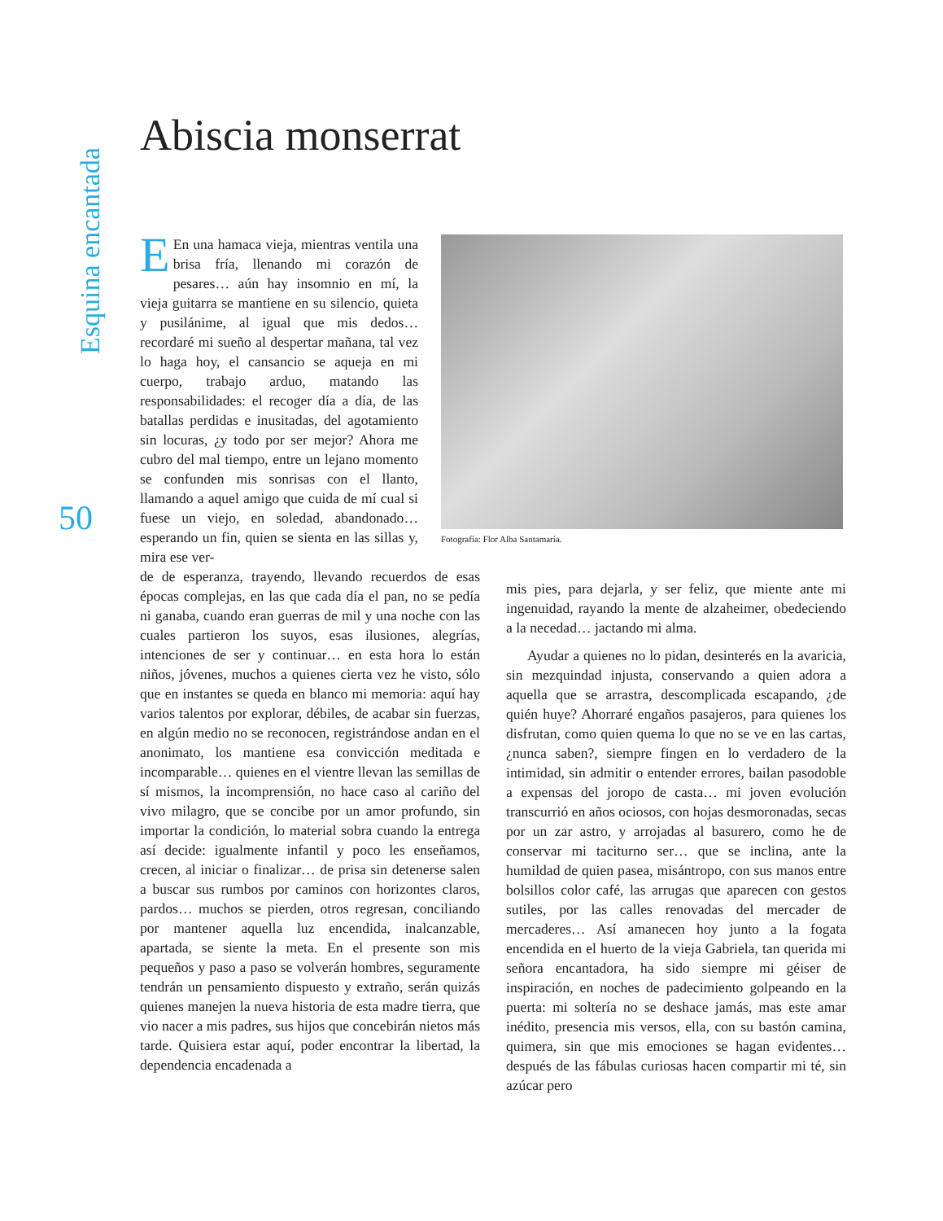Esquina encantada
50
Abiscia monserrat
EEn una hamaca vieja, mientras ventila una brisa fría, llenando mi corazón de pesares… aún hay insomnio en mí, la vieja guitarra se mantiene en su silencio, quieta y pusilánime, al igual que mis dedos… recordaré mi sueño al despertar mañana, tal vez lo haga hoy, el cansancio se aqueja en mi cuerpo, trabajo arduo, matando las responsabilidades: el recoger día a día, de las batallas perdidas e inusitadas, del agotamiento sin locuras, ¿y todo por ser mejor? Ahora me cubro del mal tiempo, entre un lejano momento se confunden mis sonrisas con el llanto, llamando a aquel amigo que cuida de mí cual si fuese un viejo, en soledad, abandonado… esperando un fin, quien se sienta en las sillas y, mira ese ver-
Fotografía: Flor Alba Santamaría.
de de esperanza, trayendo, llevando recuerdos de esas épocas complejas, en las que cada día el pan, no se pedía ni ganaba, cuando eran guerras de mil y una noche con las cuales partieron los suyos, esas ilusiones, alegrías, intenciones de ser y continuar… en esta hora lo están niños, jóvenes, muchos a quienes cierta vez he visto, sólo que en instantes se queda en blanco mi memoria: aquí hay varios talentos por explorar, débiles, de acabar sin fuerzas, en algún medio no se reconocen, registrándose andan en el anonimato, los mantiene esa convicción meditada e incomparable… quienes en el vientre llevan las semillas de sí mismos, la incomprensión, no hace caso al cariño del vivo milagro, que se concibe por un amor profundo, sin importar la condición, lo material sobra cuando la entrega así decide: igualmente infantil y poco les enseñamos, crecen, al iniciar o finalizar… de prisa sin detenerse salen a buscar sus rumbos por caminos con horizontes claros, pardos… muchos se pierden, otros regresan, conciliando por mantener aquella luz encendida, inalcanzable, apartada, se siente la meta. En el presente son mis pequeños y paso a paso se volverán hombres, seguramente tendrán un pensamiento dispuesto y extraño, serán quizás quienes manejen la nueva historia de esta madre tierra, que vio nacer a mis padres, sus hijos que concebirán nietos más tarde. Quisiera estar aquí, poder encontrar la libertad, la dependencia encadenada a
mis pies, para dejarla, y ser feliz, que miente ante mi ingenuidad, rayando la mente de alzaheimer, obedeciendo a la necedad… jactando mi alma.
Ayudar a quienes no lo pidan, desinterés en la avaricia, sin mezquindad injusta, conservando a quien adora a aquella que se arrastra, descomplicada escapando, ¿de quién huye? Ahorraré engaños pasajeros, para quienes los disfrutan, como quien quema lo que no se ve en las cartas, ¿nunca saben?, siempre fingen en lo verdadero de la intimidad, sin admitir o entender errores, bailan pasodoble a expensas del joropo de casta… mi joven evolución transcurrió en años ociosos, con hojas desmoronadas, secas por un zar astro, y arrojadas al basurero, como he de conservar mi taciturno ser… que se inclina, ante la humildad de quien pasea, misántropo, con sus manos entre bolsillos color café, las arrugas que aparecen con gestos sutiles, por las calles renovadas del mercader de mercaderes… Así amanecen hoy junto a la fogata encendida en el huerto de la vieja Gabriela, tan querida mi señora encantadora, ha sido siempre mi géiser de inspiración, en noches de padecimiento golpeando en la puerta: mi soltería no se deshace jamás, mas este amar inédito, presencia mis versos, ella, con su bastón camina, quimera, sin que mis emociones se hagan evidentes… después de las fábulas curiosas hacen compartir mi té, sin azúcar pero